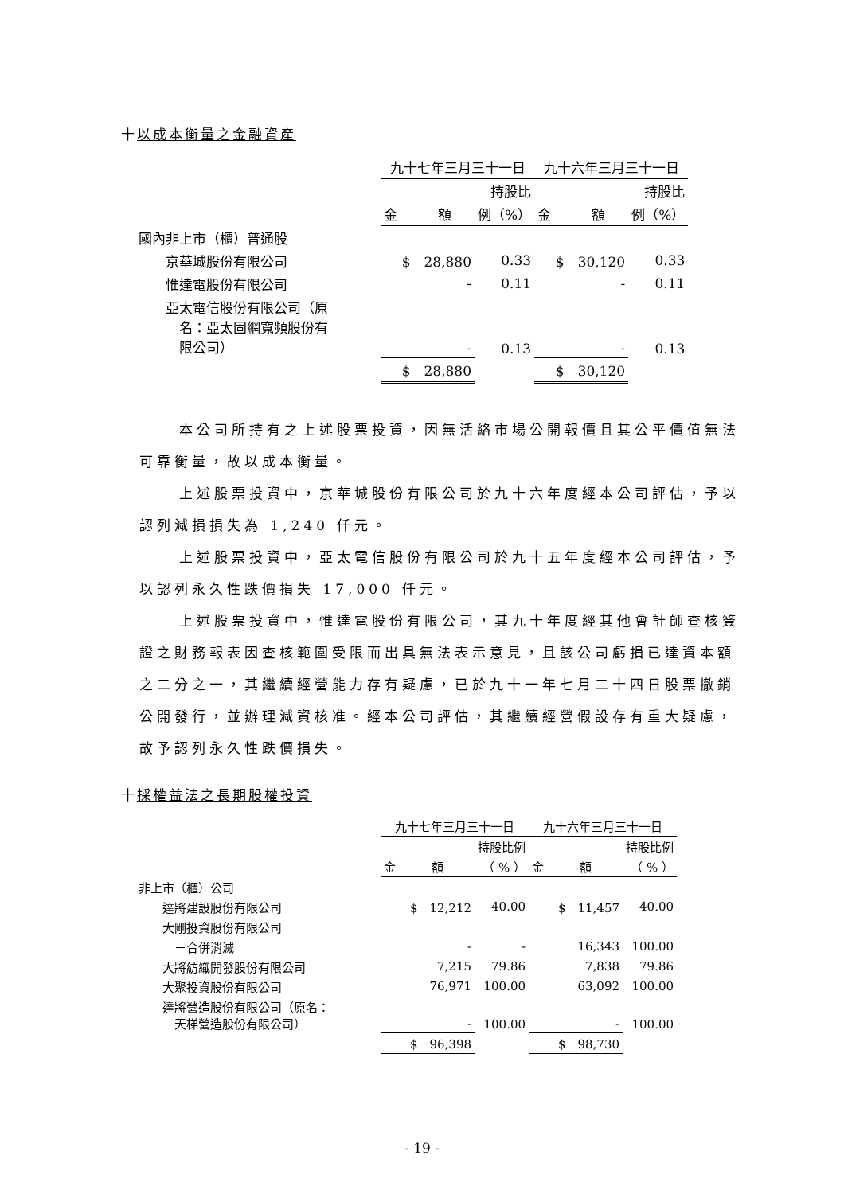十以成本衡量之金融資產
| | 九十七年三月三十一日 | | 九十六年三月三十一日 | |
| | | 持股比 | | 持股比 |
| | 金 額 | 例（%） | 金 額 | 例（%） |
| 國內非上市（櫃）普通股 | | | | |
| 京華城股份有限公司 | $ 28,880 | 0.33 | $ 30,120 | 0.33 |
| 惟達電股份有限公司 | - | 0.11 | - | 0.11 |
| 亞太電信股份有限公司（原 名：亞太固網寬頻股份有 限公司） | - | 0.13 | - | 0.13 |
| | $ 28,880 | | $ 30,120 | |
本公司所持有之上述股票投資，因無活絡市場公開報價且其公平價值無法可靠衡量，故以成本衡量。
上述股票投資中，京華城股份有限公司於九十六年度經本公司評估，予以認列減損損失為 1,240 仟元。
上述股票投資中，亞太電信股份有限公司於九十五年度經本公司評估，予以認列永久性跌價損失 17,000 仟元。
上述股票投資中，惟達電股份有限公司，其九十年度經其他會計師查核簽證之財務報表因查核範圍受限而出具無法表示意見，且該公司虧損已達資本額之二分之一，其繼續經營能力存有疑慮，已於九十一年七月二十四日股票撤銷公開發行，並辦理減資核准。經本公司評估，其繼續經營假設存有重大疑慮，故予認列永久性跌價損失。
十採權益法之長期股權投資
| | 九十七年三月三十一日 | | 九十六年三月三十一日 | |
| | | 持股比例 | | 持股比例 |
| | 金 額 | （ % ） | 金 額 | （ % ） |
| 非上市（櫃）公司 | | | | |
| 達將建設股份有限公司 | $ 12,212 | 40.00 | $ 11,457 | 40.00 |
| 大剛投資股份有限公司 | | | | |
| －合併消滅 | - | - | 16,343 | 100.00 |
| 大將紡織開發股份有限公司 | 7,215 | 79.86 | 7,838 | 79.86 |
| 大聚投資股份有限公司 | 76,971 | 100.00 | 63,092 | 100.00 |
| 達將營造股份有限公司（原名： 天梯營造股份有限公司） | - | 100.00 | - | 100.00 |
| | $ 96,398 | | $ 98,730 | |
- 19 -